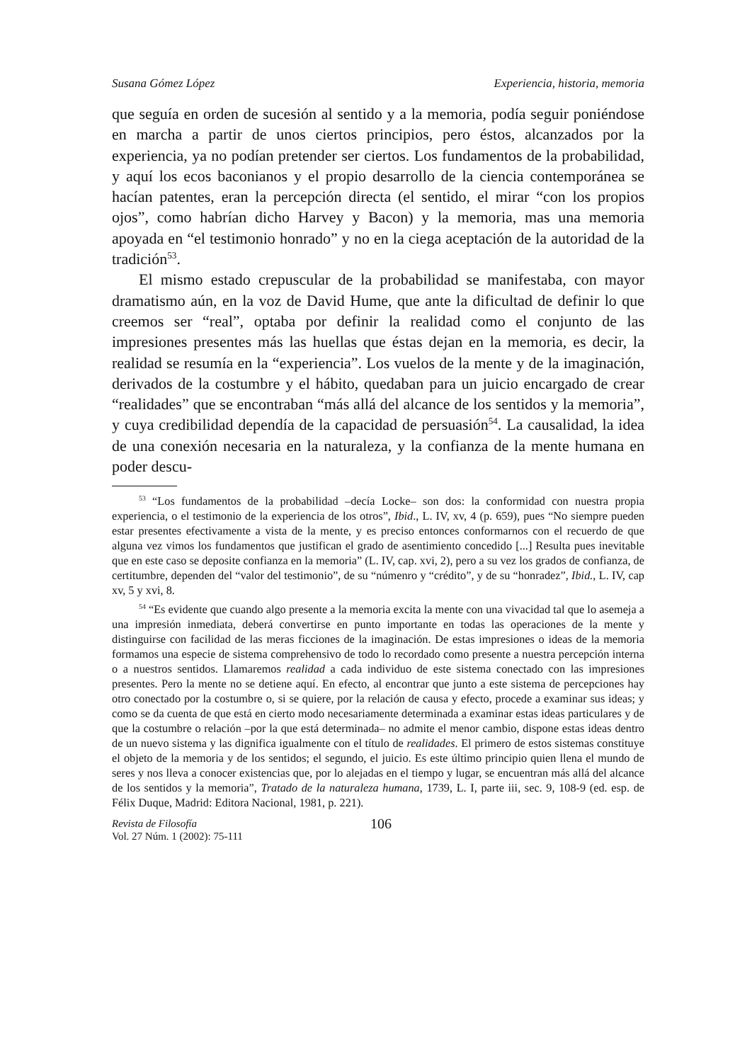Susana Gómez López Experiencia, historia, memoria
que seguía en orden de sucesión al sentido y a la memoria, podía seguir poniéndose en marcha a partir de unos ciertos principios, pero éstos, alcanzados por la experiencia, ya no podían pretender ser ciertos. Los fundamentos de la probabilidad, y aquí los ecos baconianos y el propio desarrollo de la ciencia contemporánea se hacían patentes, eran la percepción directa (el sentido, el mirar “con los propios ojos”, como habrían dicho Harvey y Bacon) y la memoria, mas una memoria apoyada en “el testimonio honrado” y no en la ciega aceptación de la autoridad de la tradición<sup>53</sup>.
El mismo estado crepuscular de la probabilidad se manifestaba, con mayor dramatismo aún, en la voz de David Hume, que ante la dificultad de definir lo que creemos ser “real”, optaba por definir la realidad como el conjunto de las impresiones presentes más las huellas que éstas dejan en la memoria, es decir, la realidad se resumía en la “experiencia”. Los vuelos de la mente y de la imaginación, derivados de la costumbre y el hábito, quedaban para un juicio encargado de crear “realidades” que se encontraban “más allá del alcance de los sentidos y la memoria”, y cuya credibilidad dependía de la capacidad de persuasión<sup>54</sup>. La causalidad, la idea de una conexión necesaria en la naturaleza, y la confianza de la mente humana en poder descu-
<sup>53</sup> “Los fundamentos de la probabilidad –decía Locke– son dos: la conformidad con nuestra propia experiencia, o el testimonio de la experiencia de los otros”, Ibid., L. IV, xv, 4 (p. 659), pues “No siempre pueden estar presentes efectivamente a vista de la mente, y es preciso entonces conformarnos con el recuerdo de que alguna vez vimos los fundamentos que justifican el grado de asentimiento concedido [...] Resulta pues inevitable que en este caso se deposite confianza en la memoria” (L. IV, cap. xvi, 2), pero a su vez los grados de confianza, de certitumbre, dependen del “valor del testimonio”, de su “númenro y “crédito”, y de su “honradez”, Ibid., L. IV, cap xv, 5 y xvi, 8.
<sup>54</sup> “Es evidente que cuando algo presente a la memoria excita la mente con una vivacidad tal que lo asemeja a una impresión inmediata, deberá convertirse en punto importante en todas las operaciones de la mente y distinguirse con facilidad de las meras ficciones de la imaginación. De estas impresiones o ideas de la memoria formamos una especie de sistema comprehensivo de todo lo recordado como presente a nuestra percepción interna o a nuestros sentidos. Llamaremos realidad a cada individuo de este sistema conectado con las impresiones presentes. Pero la mente no se detiene aquí. En efecto, al encontrar que junto a este sistema de percepciones hay otro conectado por la costumbre o, si se quiere, por la relación de causa y efecto, procede a examinar sus ideas; y como se da cuenta de que está en cierto modo necesariamente determinada a examinar estas ideas particulares y de que la costumbre o relación –por la que está determinada– no admite el menor cambio, dispone estas ideas dentro de un nuevo sistema y las dignifica igualmente con el título de realidades. El primero de estos sistemas constituye el objeto de la memoria y de los sentidos; el segundo, el juicio. Es este último principio quien llena el mundo de seres y nos lleva a conocer existencias que, por lo alejadas en el tiempo y lugar, se encuentran más allá del alcance de los sentidos y la memoria”, Tratado de la naturaleza humana, 1739, L. I, parte iii, sec. 9, 108-9 (ed. esp. de Félix Duque, Madrid: Editora Nacional, 1981, p. 221).
Revista de Filosofía
Vol. 27 Núm. 1 (2002): 75-111
106